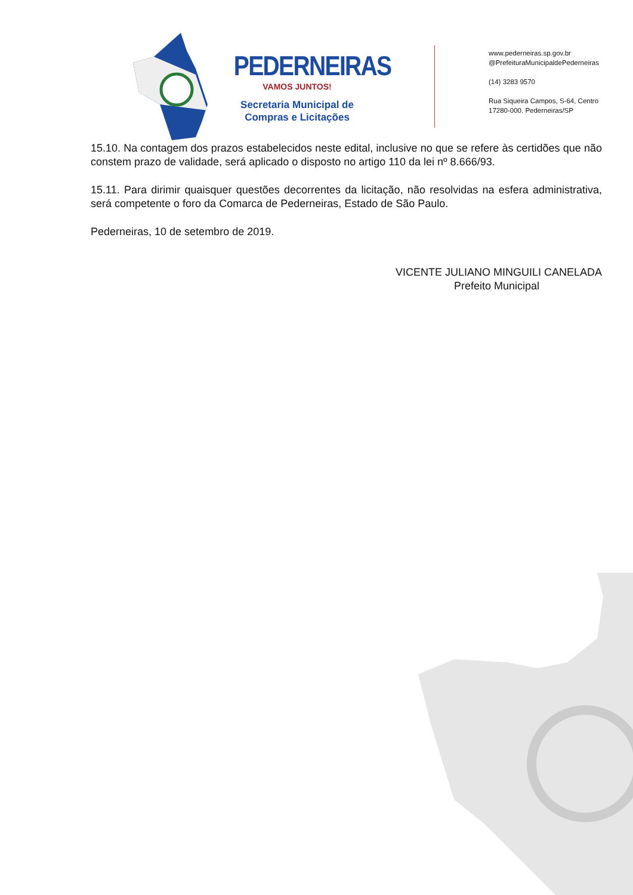PEDERNEIRAS
VAMOS JUNTOS!
Secretaria Municipal de
Compras e Licitações
www.pederneiras.sp.gov.br
@PrefeituraMunicipaldePederneiras
(14) 3283 9570
Rua Siqueira Campos, S-64, Centro
17280-000. Pederneiras/SP
15.10. Na contagem dos prazos estabelecidos neste edital, inclusive no que se refere às certidões que não constem prazo de validade, será aplicado o disposto no artigo 110 da lei nº 8.666/93.
15.11. Para dirimir quaisquer questões decorrentes da licitação, não resolvidas na esfera administrativa, será competente o foro da Comarca de Pederneiras, Estado de São Paulo.
Pederneiras, 10 de setembro de 2019.
VICENTE JULIANO MINGUILI CANELADA
Prefeito Municipal